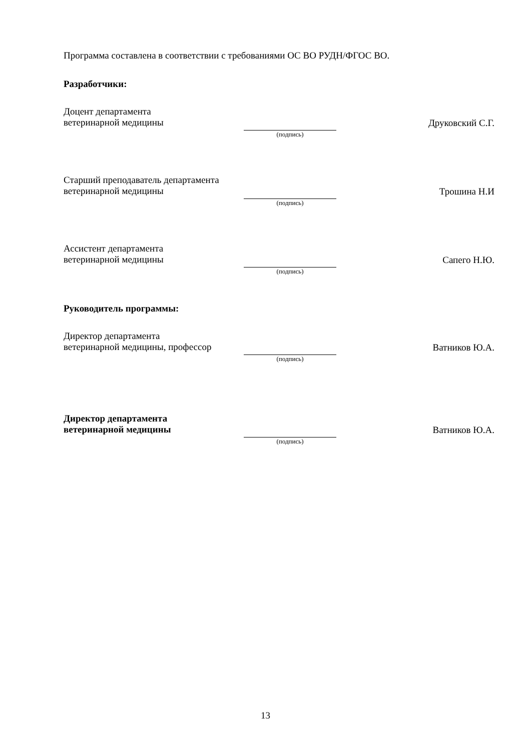Программа составлена в соответствии с требованиями ОС ВО РУДН/ФГОС ВО.
Разработчики:
Доцент департамента
ветеринарной медицины
(подпись)
Друковский С.Г.
Старший преподаватель департамента
ветеринарной медицины
(подпись)
Трошина Н.И
Ассистент департамента
ветеринарной медицины
(подпись)
Сапего Н.Ю.
Руководитель программы:
Директор департамента
ветеринарной медицины, профессор
(подпись)
Ватников Ю.А.
Директор департамента
ветеринарной медицины
(подпись)
Ватников Ю.А.
13